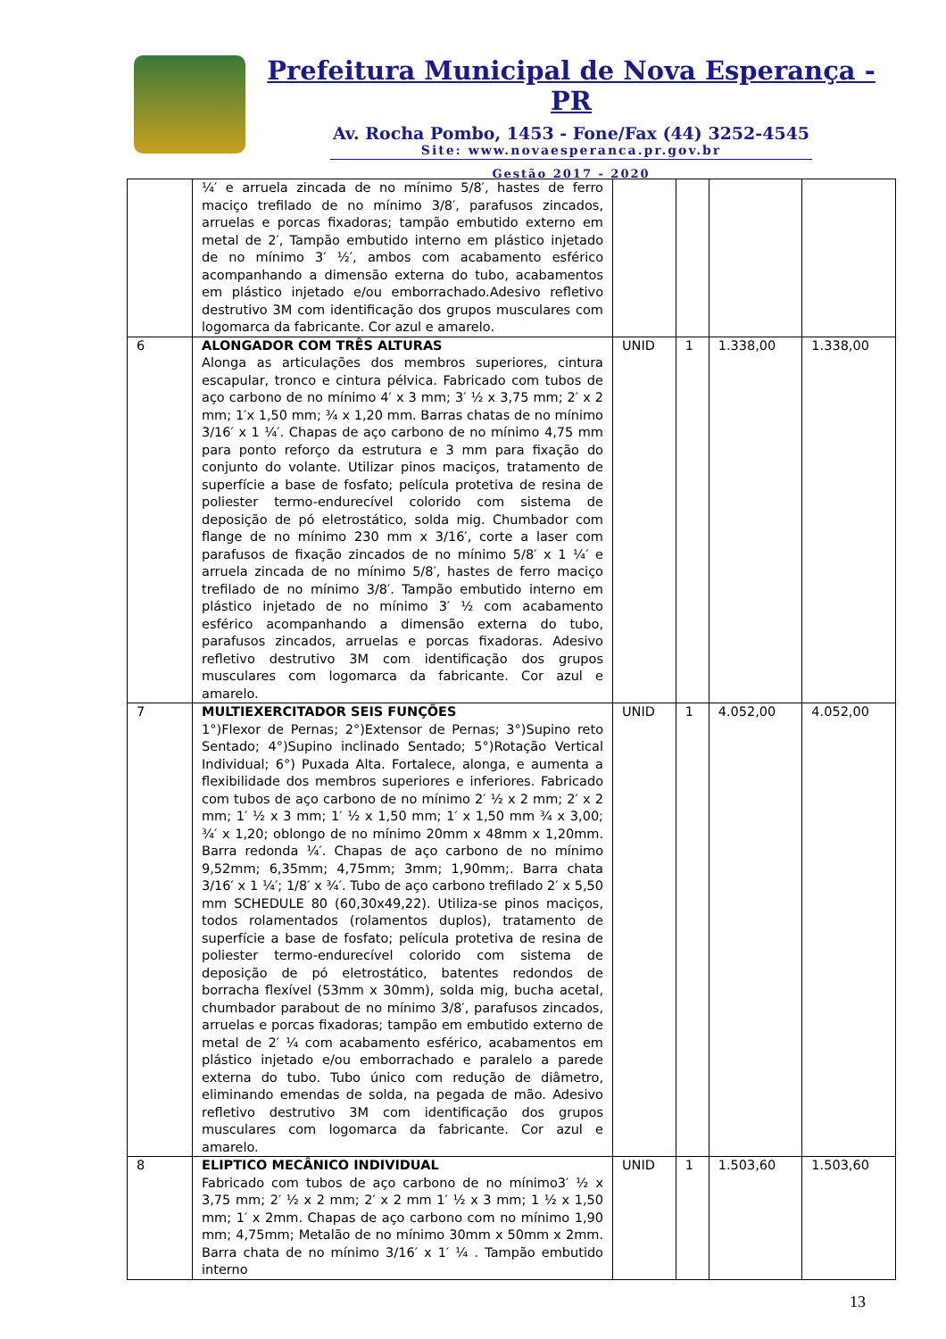Prefeitura Municipal de Nova Esperança - PR
Av. Rocha Pombo, 1453 - Fone/Fax (44) 3252-4545
Site: www.novaesperanca.pr.gov.br
Gestão 2017 - 2020
| | ¼′ e arruela zincada de no mínimo 5/8′, hastes de ferro maciço trefilado de no mínimo 3/8′, parafusos zincados, arruelas e porcas fixadoras; tampão embutido externo em metal de 2′, Tampão embutido interno em plástico injetado de no mínimo 3′ ½′, ambos com acabamento esférico acompanhando a dimensão externa do tubo, acabamentos em plástico injetado e/ou emborrachado.Adesivo refletivo destrutivo 3M com identificação dos grupos musculares com logomarca da fabricante. Cor azul e amarelo. | | | | |
| 6 | ALONGADOR COM TRÊS ALTURAS Alonga as articulações dos membros superiores, cintura escapular, tronco e cintura pélvica. Fabricado com tubos de aço carbono de no mínimo 4′ x 3 mm; 3′ ½ x 3,75 mm; 2′ x 2 mm; 1′x 1,50 mm; ¾ x 1,20 mm. Barras chatas de no mínimo 3/16′ x 1 ¼′. Chapas de aço carbono de no mínimo 4,75 mm para ponto reforço da estrutura e 3 mm para fixação do conjunto do volante. Utilizar pinos maciços, tratamento de superfície a base de fosfato; película protetiva de resina de poliester termo-endurecível colorido com sistema de deposição de pó eletrostático, solda mig. Chumbador com flange de no mínimo 230 mm x 3/16′, corte a laser com parafusos de fixação zincados de no mínimo 5/8′ x 1 ¼′ e arruela zincada de no mínimo 5/8′, hastes de ferro maciço trefilado de no mínimo 3/8′. Tampão embutido interno em plástico injetado de no mínimo 3′ ½ com acabamento esférico acompanhando a dimensão externa do tubo, parafusos zincados, arruelas e porcas fixadoras. Adesivo refletivo destrutivo 3M com identificação dos grupos musculares com logomarca da fabricante. Cor azul e amarelo. | UNID | 1 | 1.338,00 | 1.338,00 |
| 7 | MULTIEXERCITADOR SEIS FUNÇÕES 1°)Flexor de Pernas; 2°)Extensor de Pernas; 3°)Supino reto Sentado; 4°)Supino inclinado Sentado; 5°)Rotação Vertical Individual; 6°) Puxada Alta. Fortalece, alonga, e aumenta a flexibilidade dos membros superiores e inferiores. Fabricado com tubos de aço carbono de no mínimo 2′ ½ x 2 mm; 2′ x 2 mm; 1′ ½ x 3 mm; 1′ ½ x 1,50 mm; 1′ x 1,50 mm ¾ x 3,00; ¾′ x 1,20; oblongo de no mínimo 20mm x 48mm x 1,20mm. Barra redonda ¼′. Chapas de aço carbono de no mínimo 9,52mm; 6,35mm; 4,75mm; 3mm; 1,90mm;. Barra chata 3/16′ x 1 ¼′; 1/8′ x ¾′. Tubo de aço carbono trefilado 2′ x 5,50 mm SCHEDULE 80 (60,30x49,22). Utiliza-se pinos maciços, todos rolamentados (rolamentos duplos), tratamento de superfície a base de fosfato; película protetiva de resina de poliester termo-endurecível colorido com sistema de deposição de pó eletrostático, batentes redondos de borracha flexível (53mm x 30mm), solda mig, bucha acetal, chumbador parabout de no mínimo 3/8′, parafusos zincados, arruelas e porcas fixadoras; tampão em embutido externo de metal de 2′ ¼ com acabamento esférico, acabamentos em plástico injetado e/ou emborrachado e paralelo a parede externa do tubo. Tubo único com redução de diâmetro, eliminando emendas de solda, na pegada de mão. Adesivo refletivo destrutivo 3M com identificação dos grupos musculares com logomarca da fabricante. Cor azul e amarelo. | UNID | 1 | 4.052,00 | 4.052,00 |
| 8 | ELIPTICO MECÂNICO INDIVIDUAL Fabricado com tubos de aço carbono de no mínimo3′ ½ x 3,75 mm; 2′ ½ x 2 mm; 2′ x 2 mm 1′ ½ x 3 mm; 1 ½ x 1,50 mm; 1′ x 2mm. Chapas de aço carbono com no mínimo 1,90 mm; 4,75mm; Metalão de no mínimo 30mm x 50mm x 2mm. Barra chata de no mínimo 3/16′ x 1′ ¼ . Tampão embutido interno | UNID | 1 | 1.503,60 | 1.503,60 |
13